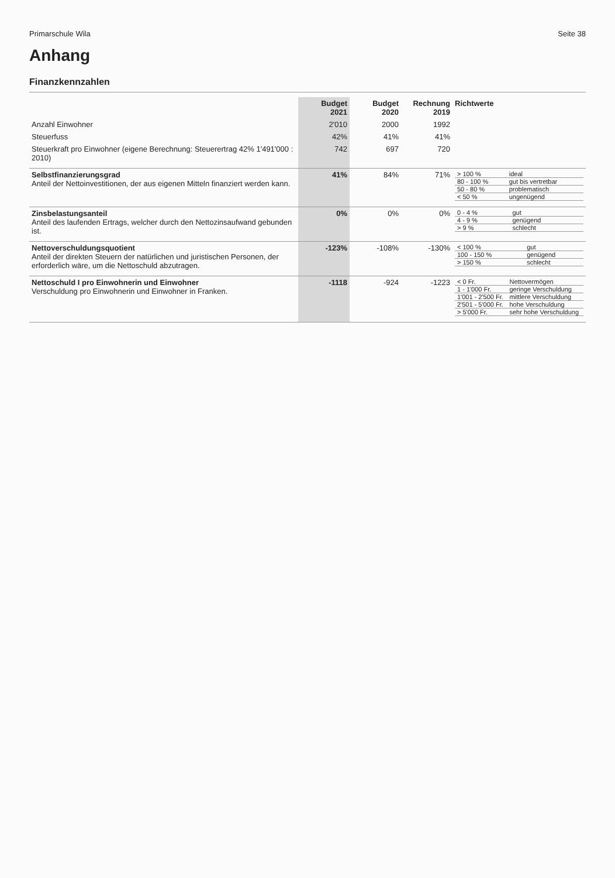Primarschule Wila Seite 38
Anhang
Finanzkennzahlen
| | Budget 2021 | Budget 2020 | Rechnung 2019 | Richtwerte |
| --- | --- | --- | --- | --- |
| Anzahl Einwohner | 2'010 | 2000 | 1992 | |
| Steuerfuss | 42% | 41% | 41% | |
| Steuerkraft pro Einwohner (eigene Berechnung: Steuerertrag 42% 1'491'000 : 2010) | 742 | 697 | 720 | |
| Selbstfinanzierungsgrad Anteil der Nettoinvestitionen, der aus eigenen Mitteln finanziert werden kann. | 41% | 84% | 71% | / > 100 % / ideal / / 80 - 100 % / gut bis vertretbar / / 50 - 80 % / problematisch / / < 50 % / ungenügend / |
| Zinsbelastungsanteil Anteil des laufenden Ertrags, welcher durch den Nettozinsaufwand gebunden ist. | 0% | 0% | 0% | / 0 - 4 % / gut / / 4 - 9 % / genügend / / > 9 % / schlecht / |
| Nettoverschuldungsquotient Anteil der direkten Steuern der natürlichen und juristischen Personen, der erforderlich wäre, um die Nettoschuld abzutragen. | -123% | -108% | -130% | / < 100 % / gut / / 100 - 150 % / genügend / / > 150 % / schlecht / |
| Nettoschuld I pro Einwohnerin und Einwohner Verschuldung pro Einwohnerin und Einwohner in Franken. | -1118 | -924 | -1223 | / < 0 Fr. / Nettovermögen / / 1 - 1'000 Fr. / geringe Verschuldung / / 1'001 - 2'500 Fr. / mittlere Verschuldung / / 2'501 - 5'000 Fr. / hohe Verschuldung / / > 5'000 Fr. / sehr hohe Verschuldung / |